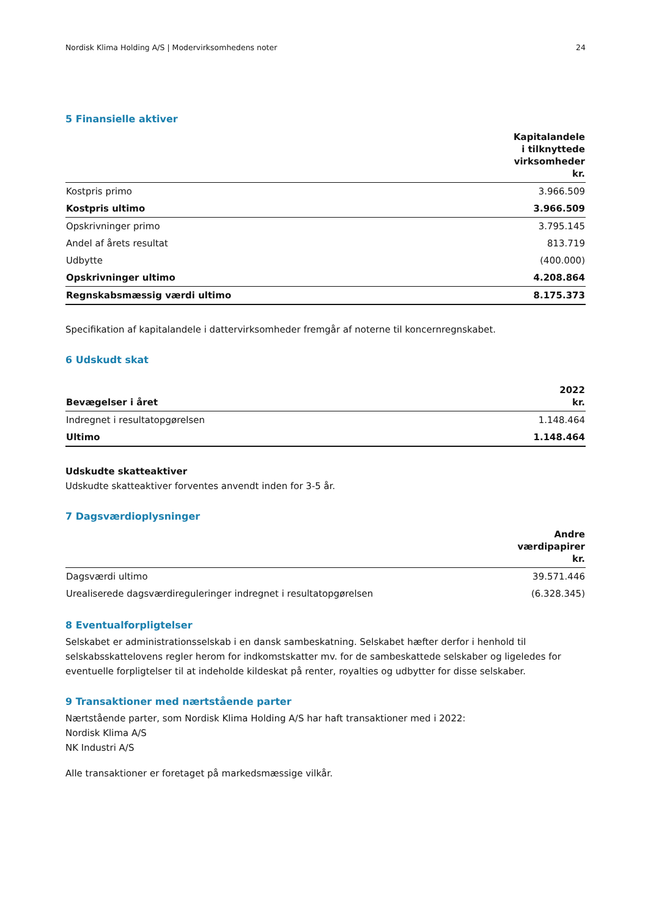Nordisk Klima Holding A/S | Modervirksomhedens noter 24
5 Finansielle aktiver
| | Kapitalandele i tilknyttede virksomheder kr. |
| --- | --- |
| Kostpris primo | 3.966.509 |
| Kostpris ultimo | 3.966.509 |
| Opskrivninger primo | 3.795.145 |
| Andel af årets resultat | 813.719 |
| Udbytte | (400.000) |
| Opskrivninger ultimo | 4.208.864 |
| Regnskabsmæssig værdi ultimo | 8.175.373 |
Specifikation af kapitalandele i dattervirksomheder fremgår af noterne til koncernregnskabet.
6 Udskudt skat
| Bevægelser i året | 2022 kr. |
| --- | --- |
| Indregnet i resultatopgørelsen | 1.148.464 |
| Ultimo | 1.148.464 |
Udskudte skatteaktiver
Udskudte skatteaktiver forventes anvendt inden for 3-5 år.
7 Dagsværdioplysninger
| | Andre værdipapirer kr. |
| --- | --- |
| Dagsværdi ultimo | 39.571.446 |
| Urealiserede dagsværdireguleringer indregnet i resultatopgørelsen | (6.328.345) |
8 Eventualforpligtelser
Selskabet er administrationsselskab i en dansk sambeskatning. Selskabet hæfter derfor i henhold til selskabsskattelovens regler herom for indkomstskatter mv. for de sambeskattede selskaber og ligeledes for eventuelle forpligtelser til at indeholde kildeskat på renter, royalties og udbytter for disse selskaber.
9 Transaktioner med nærtstående parter
Nærtstående parter, som Nordisk Klima Holding A/S har haft transaktioner med i 2022:
Nordisk Klima A/S
NK Industri A/S
Alle transaktioner er foretaget på markedsmæssige vilkår.